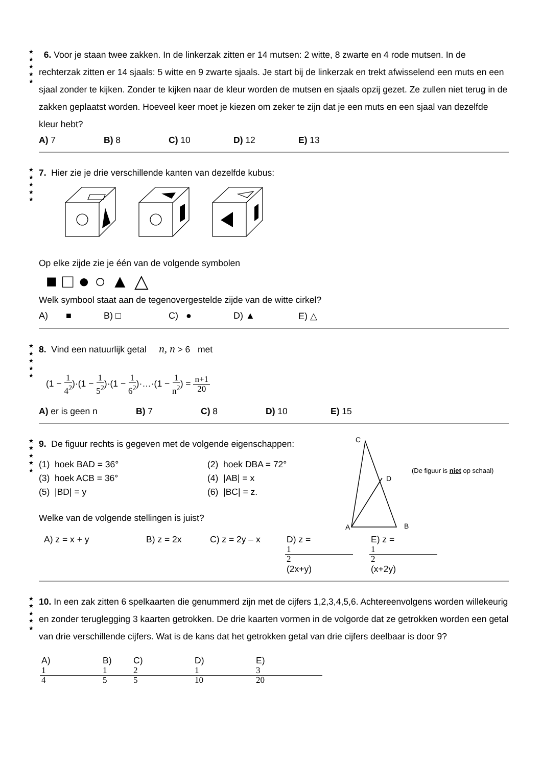★
★
★
★
★
6. Voor je staan twee zakken. In de linkerzak zitten er 14 mutsen: 2 witte, 8 zwarte en 4 rode mutsen. In de rechterzak zitten er 14 sjaals: 5 witte en 9 zwarte sjaals. Je start bij de linkerzak en trekt afwisselend een muts en een sjaal zonder te kijken. Zonder te kijken naar de kleur worden de mutsen en sjaals opzij gezet. Ze zullen niet terug in de zakken geplaatst worden. Hoeveel keer moet je kiezen om zeker te zijn dat je een muts en een sjaal van dezelfde kleur hebt?
A) 7 B) 8 C) 10 D) 12 E) 13
★
★
★
★
★
7. Hier zie je drie verschillende kanten van dezelfde kubus:
Op elke zijde zie je één van de volgende symbolen
■ □ ● ○ ▲ △
Welk symbool staat aan de tegenovergestelde zijde van de witte cirkel?
A) ■ B) □ C) ● D) ▲ E) △
★
★
★
★
★
8. Vind een natuurlijk getal n, n > 6 met
(1 − 1 4<sup>2</sup>)·(1 − 1 5<sup>2</sup>)·(1 − 1 6<sup>2</sup>)·…·(1 − 1 n<sup>2</sup>) = n+1 20
A) er is geen n B) 7 C) 8 D) 10 E) 15
★
★
★
★
★
9. De figuur rechts is gegeven met de volgende eigenschappen:
(1) hoek BAD = 36°
(2) hoek DBA = 72°
(3) hoek ACB = 36°
(4) |AB| = x
(5) |BD| = y
(6) |BC| = z.
Welke van de volgende stellingen is juist?
C
D
A
B
(De figuur is niet op schaal)
A) z = x + y B) z = 2x C) z = 2y – x D) z = 1 2 (2x+y) E) z = 1 2 (x+2y)
★
★
★
★
★
10. In een zak zitten 6 spelkaarten die genummerd zijn met de cijfers 1,2,3,4,5,6. Achtereenvolgens worden willekeurig en zonder teruglegging 3 kaarten getrokken. De drie kaarten vormen in de volgorde dat ze getrokken worden een getal van drie verschillende cijfers. Wat is de kans dat het getrokken getal van drie cijfers deelbaar is door 9?
A) 1 4 B) 1 5 C) 2 5 D) 1 10 E) 3 20